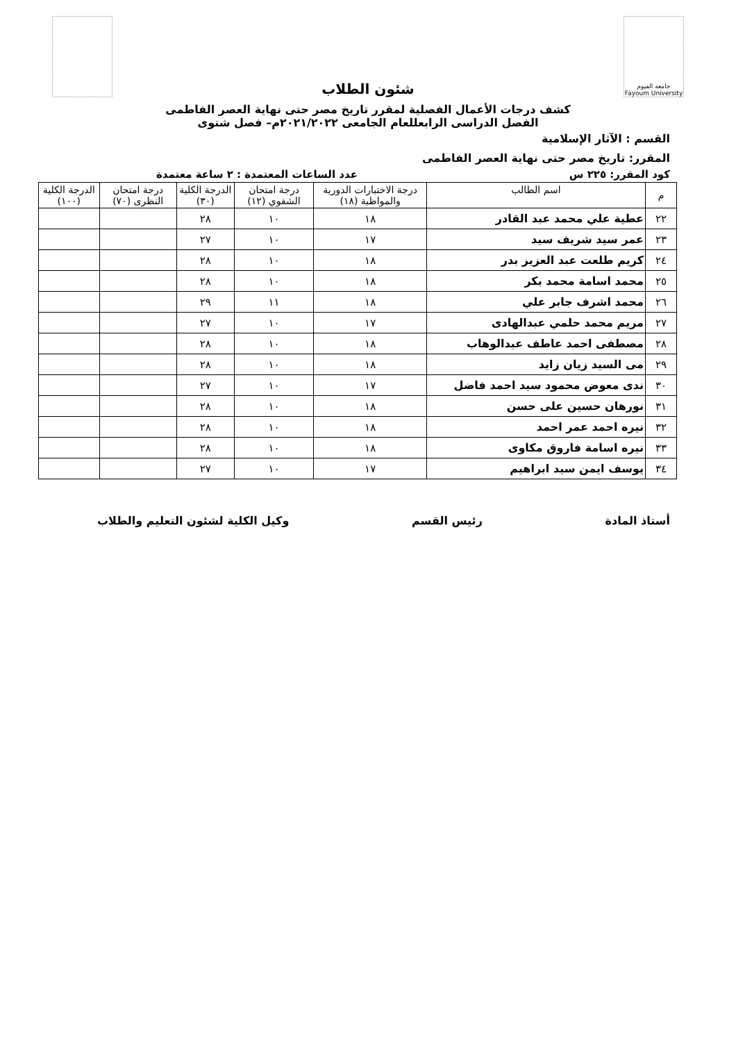جامعة الفيوم Fayoum University
شئون الطلاب
كشف درجات الأعمال الفصلية لمقرر تاريخ مصر حتى نهاية العصر الفاطمى
الفصل الدراسى الرابعللعام الجامعى ٢٠٢١/٢٠٢٢م– فصل شتوى
القسم : الآثار الإسلامية
المقرر: تاريخ مصر حتى نهاية العصر الفاطمى
كود المقرر: ٢٢٥ س عدد الساعات المعتمدة : ٢ ساعة معتمدة
| م | اسم الطالب | درجة الاختبارات الدورية والمواظبة (١٨) | درجة امتحان الشفوي (١٢) | الدرجة الكلية (٣٠) | درجة امتحان النظرى (٧٠) | الدرجة الكلية (١٠٠) |
| --- | --- | --- | --- | --- | --- | --- |
| ٢٢ | عطية علي محمد عبد القادر | ١٨ | ١٠ | ٢٨ | | |
| ٢٣ | عمر سيد شريف سيد | ١٧ | ١٠ | ٢٧ | | |
| ٢٤ | كريم طلعت عبد العزيز بدر | ١٨ | ١٠ | ٢٨ | | |
| ٢٥ | محمد اسامة محمد بكر | ١٨ | ١٠ | ٢٨ | | |
| ٢٦ | محمد اشرف جابر علي | ١٨ | ١١ | ٢٩ | | |
| ٢٧ | مريم محمد حلمي عبدالهادى | ١٧ | ١٠ | ٢٧ | | |
| ٢٨ | مصطفى احمد عاطف عبدالوهاب | ١٨ | ١٠ | ٢٨ | | |
| ٢٩ | مى السيد زيان زايد | ١٨ | ١٠ | ٢٨ | | |
| ٣٠ | ندى معوض محمود سيد احمد فاضل | ١٧ | ١٠ | ٢٧ | | |
| ٣١ | نورهان حسين على حسن | ١٨ | ١٠ | ٢٨ | | |
| ٣٢ | نيره احمد عمر احمد | ١٨ | ١٠ | ٢٨ | | |
| ٣٣ | نيره اسامة فاروق مكاوى | ١٨ | ١٠ | ٢٨ | | |
| ٣٤ | يوسف ايمن سيد ابراهيم | ١٧ | ١٠ | ٢٧ | | |
أستاذ المادة رئيس القسم وكيل الكلية لشئون التعليم والطلاب